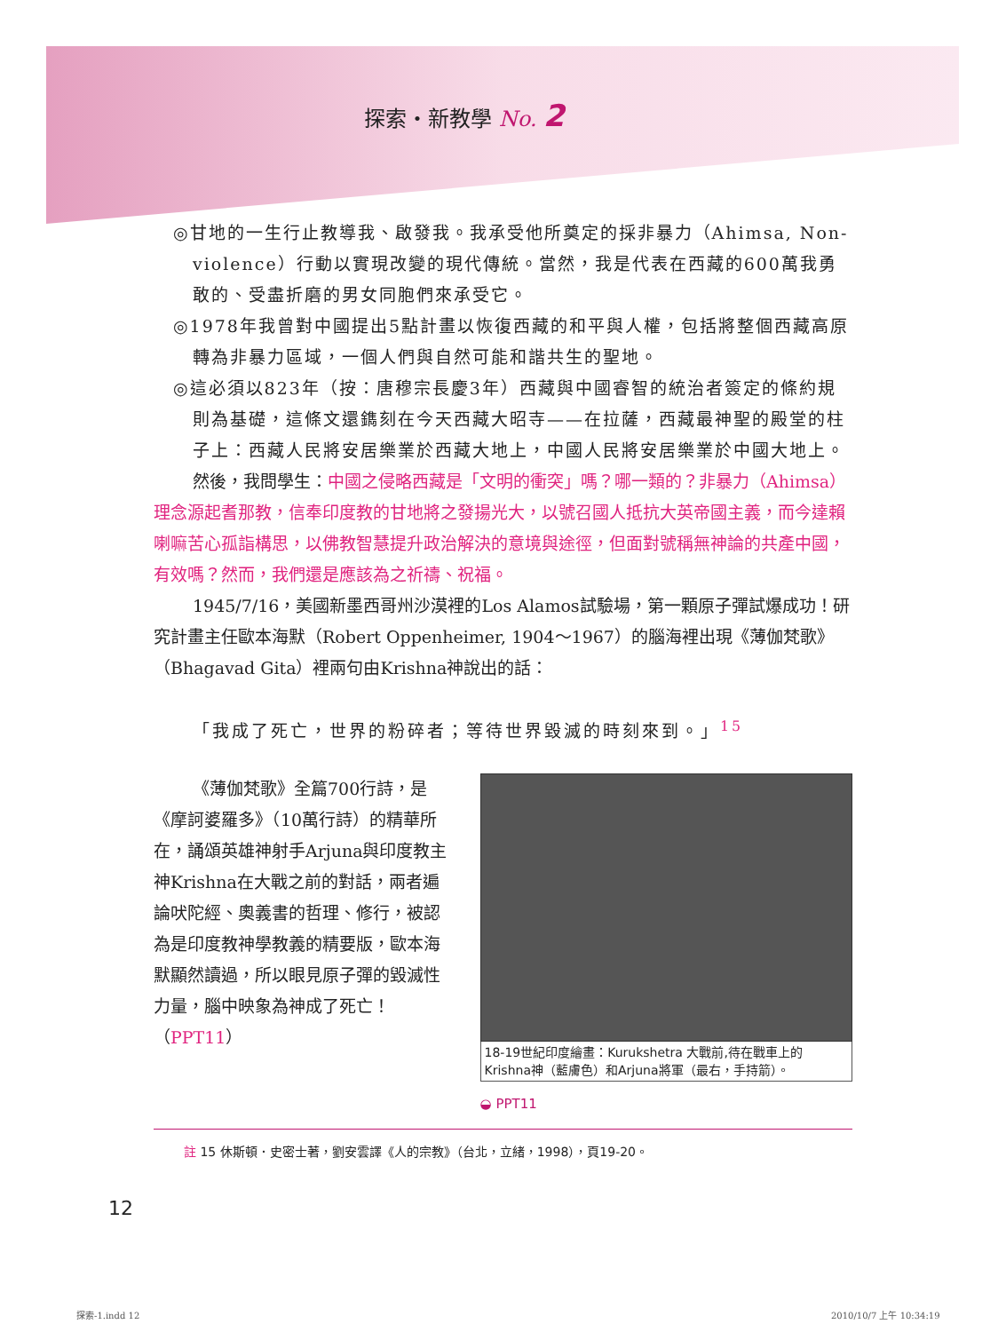探索・新教學 No. 2
◎甘地的一生行止教導我、啟發我。我承受他所奠定的採非暴力（Ahimsa, Non-violence）行動以實現改變的現代傳統。當然，我是代表在西藏的600萬我勇敢的、受盡折磨的男女同胞們來承受它。
◎1978年我曾對中國提出5點計畫以恢復西藏的和平與人權，包括將整個西藏高原轉為非暴力區域，一個人們與自然可能和諧共生的聖地。
◎這必須以823年（按：唐穆宗長慶3年）西藏與中國睿智的統治者簽定的條約規則為基礎，這條文還鐫刻在今天西藏大昭寺——在拉薩，西藏最神聖的殿堂的柱子上：西藏人民將安居樂業於西藏大地上，中國人民將安居樂業於中國大地上。
然後，我問學生：中國之侵略西藏是「文明的衝突」嗎？哪一類的？非暴力（Ahimsa）理念源起耆那教，信奉印度教的甘地將之發揚光大，以號召國人抵抗大英帝國主義，而今達賴喇嘛苦心孤詣構思，以佛教智慧提升政治解決的意境與途徑，但面對號稱無神論的共產中國，有效嗎？然而，我們還是應該為之祈禱、祝福。
1945/7/16，美國新墨西哥州沙漠裡的Los Alamos試驗場，第一顆原子彈試爆成功！研究計畫主任歐本海默（Robert Oppenheimer, 1904～1967）的腦海裡出現《薄伽梵歌》（Bhagavad Gita）裡兩句由Krishna神說出的話：
「我成了死亡，世界的粉碎者；等待世界毀滅的時刻來到。」<sup>15</sup>
《薄伽梵歌》全篇700行詩，是《摩訶婆羅多》（10萬行詩）的精華所在，誦頌英雄神射手Arjuna與印度教主神Krishna在大戰之前的對話，兩者遍論吠陀經、奧義書的哲理、修行，被認為是印度教神學教義的精要版，歐本海默顯然讀過，所以眼見原子彈的毀滅性力量，腦中映象為神成了死亡！（PPT11）
18-19世紀印度繪畫：Kurukshetra 大戰前,待在戰車上的Krishna神（藍膚色）和Arjuna將軍（最右，手持箭）。
◒ PPT11
註 15 休斯頓．史密士著，劉安雲譯《人的宗教》（台北，立緒，1998），頁19-20。
12
探索-1.indd 12 2010/10/7 上午 10:34:19